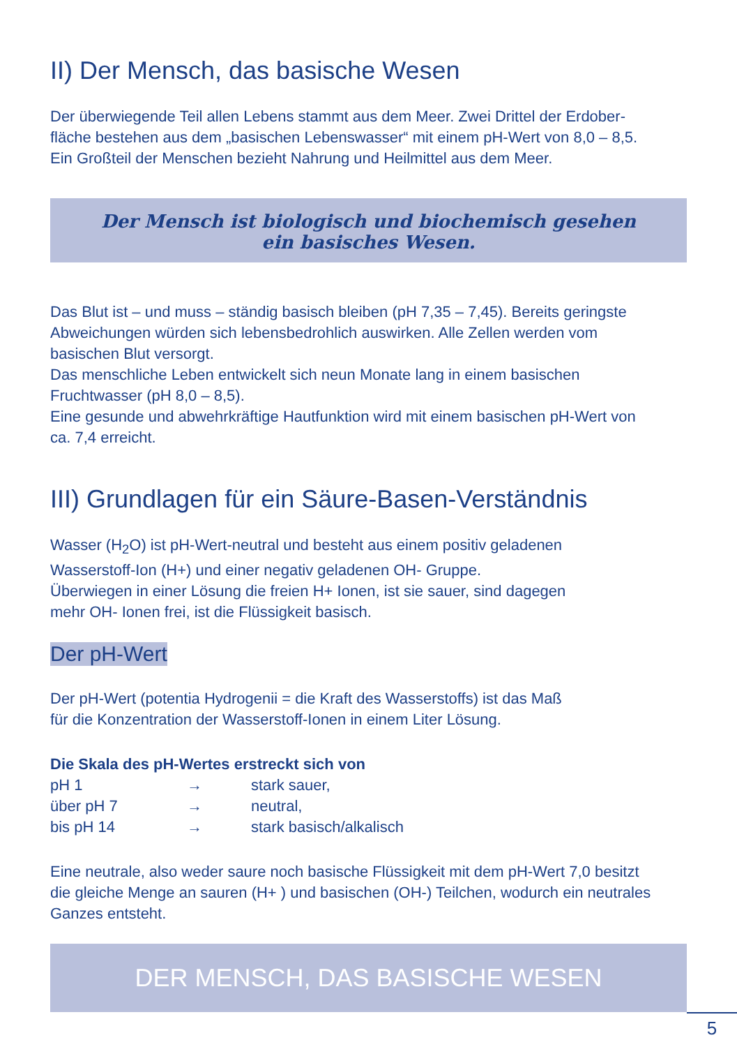II) Der Mensch, das basische Wesen
Der überwiegende Teil allen Lebens stammt aus dem Meer. Zwei Drittel der Erdober-
fläche bestehen aus dem „basischen Lebenswasser“ mit einem pH-Wert von 8,0 – 8,5.
Ein Großteil der Menschen bezieht Nahrung und Heilmittel aus dem Meer.
Der Mensch ist biologisch und biochemisch gesehen
ein basisches Wesen.
Das Blut ist – und muss – ständig basisch bleiben (pH 7,35 – 7,45). Bereits geringste
Abweichungen würden sich lebensbedrohlich auswirken. Alle Zellen werden vom
basischen Blut versorgt.
Das menschliche Leben entwickelt sich neun Monate lang in einem basischen
Fruchtwasser (pH 8,0 – 8,5).
Eine gesunde und abwehrkräftige Hautfunktion wird mit einem basischen pH-Wert von
ca. 7,4 erreicht.
III) Grundlagen für ein Säure-Basen-Verständnis
Wasser (H<sub>2</sub>O) ist pH-Wert-neutral und besteht aus einem positiv geladenen
Wasserstoff-Ion (H+) und einer negativ geladenen OH- Gruppe.
Überwiegen in einer Lösung die freien H+ Ionen, ist sie sauer, sind dagegen
mehr OH- Ionen frei, ist die Flüssigkeit basisch.
Der pH-Wert
Der pH-Wert (potentia Hydrogenii = die Kraft des Wasserstoffs) ist das Maß
für die Konzentration der Wasserstoff-Ionen in einem Liter Lösung.
Die Skala des pH-Wertes erstreckt sich von
| pH 1 | → | stark sauer, |
| über pH 7 | → | neutral, |
| bis pH 14 | → | stark basisch/alkalisch |
Eine neutrale, also weder saure noch basische Flüssigkeit mit dem pH-Wert 7,0 besitzt
die gleiche Menge an sauren (H+ ) und basischen (OH-) Teilchen, wodurch ein neutrales
Ganzes entsteht.
DER MENSCH, DAS BASISCHE WESEN
5